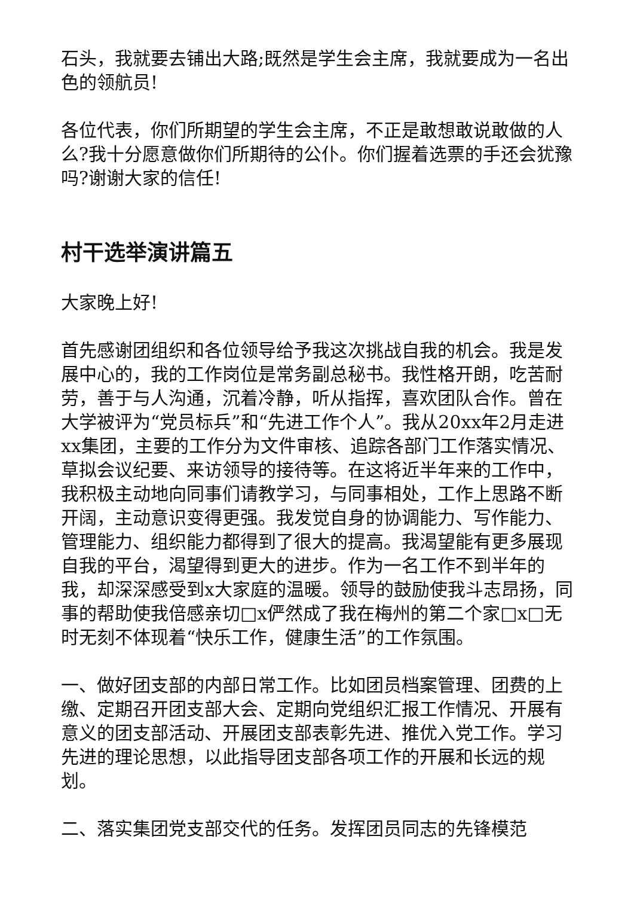石头，我就要去铺出大路;既然是学生会主席，我就要成为一名出色的领航员!
各位代表，你们所期望的学生会主席，不正是敢想敢说敢做的人么?我十分愿意做你们所期待的公仆。你们握着选票的手还会犹豫吗?谢谢大家的信任!
村干选举演讲篇五
大家晚上好!
首先感谢团组织和各位领导给予我这次挑战自我的机会。我是发展中心的，我的工作岗位是常务副总秘书。我性格开朗，吃苦耐劳，善于与人沟通，沉着冷静，听从指挥，喜欢团队合作。曾在大学被评为“党员标兵”和“先进工作个人”。我从20xx年2月走进xx集团，主要的工作分为文件审核、追踪各部门工作落实情况、草拟会议纪要、来访领导的接待等。在这将近半年来的工作中，我积极主动地向同事们请教学习，与同事相处，工作上思路不断开阔，主动意识变得更强。我发觉自身的协调能力、写作能力、管理能力、组织能力都得到了很大的提高。我渴望能有更多展现自我的平台，渴望得到更大的进步。作为一名工作不到半年的我，却深深感受到x大家庭的温暖。领导的鼓励使我斗志昂扬，同事的帮助使我倍感亲切□x俨然成了我在梅州的第二个家□x□无时无刻不体现着“快乐工作，健康生活”的工作氛围。
一、做好团支部的内部日常工作。比如团员档案管理、团费的上缴、定期召开团支部大会、定期向党组织汇报工作情况、开展有意义的团支部活动、开展团支部表彰先进、推优入党工作。学习先进的理论思想，以此指导团支部各项工作的开展和长远的规划。
二、落实集团党支部交代的任务。发挥团员同志的先锋模范